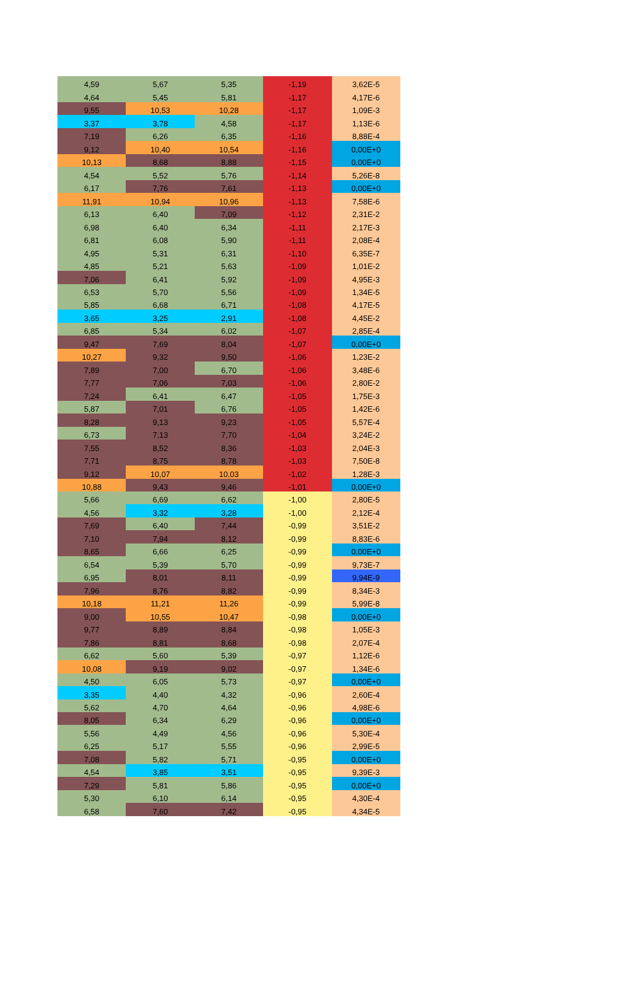| 4,59 | 5,67 | 5,35 | -1,19 | 3,62E-5 |
| 4,64 | 5,45 | 5,81 | -1,17 | 4,17E-6 |
| 9,55 | 10,53 | 10,28 | -1,17 | 1,09E-3 |
| 3,37 | 3,78 | 4,58 | -1,17 | 1,13E-6 |
| 7,19 | 6,26 | 6,35 | -1,16 | 8,88E-4 |
| 9,12 | 10,40 | 10,54 | -1,16 | 0,00E+0 |
| 10,13 | 8,68 | 8,88 | -1,15 | 0,00E+0 |
| 4,54 | 5,52 | 5,76 | -1,14 | 5,26E-8 |
| 6,17 | 7,76 | 7,61 | -1,13 | 0,00E+0 |
| 11,91 | 10,94 | 10,96 | -1,13 | 7,58E-6 |
| 6,13 | 6,40 | 7,09 | -1,12 | 2,31E-2 |
| 6,98 | 6,40 | 6,34 | -1,11 | 2,17E-3 |
| 6,81 | 6,08 | 5,90 | -1,11 | 2,08E-4 |
| 4,95 | 5,31 | 6,31 | -1,10 | 6,35E-7 |
| 4,85 | 5,21 | 5,63 | -1,09 | 1,01E-2 |
| 7,06 | 6,41 | 5,92 | -1,09 | 4,95E-3 |
| 6,53 | 5,70 | 5,56 | -1,09 | 1,34E-5 |
| 5,85 | 6,68 | 6,71 | -1,08 | 4,17E-5 |
| 3,65 | 3,25 | 2,91 | -1,08 | 4,45E-2 |
| 6,85 | 5,34 | 6,02 | -1,07 | 2,85E-4 |
| 9,47 | 7,69 | 8,04 | -1,07 | 0,00E+0 |
| 10,27 | 9,32 | 9,50 | -1,06 | 1,23E-2 |
| 7,89 | 7,00 | 6,70 | -1,06 | 3,48E-6 |
| 7,77 | 7,06 | 7,03 | -1,06 | 2,80E-2 |
| 7,24 | 6,41 | 6,47 | -1,05 | 1,75E-3 |
| 5,87 | 7,01 | 6,76 | -1,05 | 1,42E-6 |
| 8,28 | 9,13 | 9,23 | -1,05 | 5,57E-4 |
| 6,73 | 7,13 | 7,70 | -1,04 | 3,24E-2 |
| 7,55 | 8,52 | 8,36 | -1,03 | 2,04E-3 |
| 7,71 | 8,75 | 8,78 | -1,03 | 7,50E-8 |
| 9,12 | 10,07 | 10,03 | -1,02 | 1,28E-3 |
| 10,88 | 9,43 | 9,46 | -1,01 | 0,00E+0 |
| 5,66 | 6,69 | 6,62 | -1,00 | 2,80E-5 |
| 4,56 | 3,32 | 3,28 | -1,00 | 2,12E-4 |
| 7,69 | 6,40 | 7,44 | -0,99 | 3,51E-2 |
| 7,10 | 7,94 | 8,12 | -0,99 | 8,83E-6 |
| 8,65 | 6,66 | 6,25 | -0,99 | 0,00E+0 |
| 6,54 | 5,39 | 5,70 | -0,99 | 9,73E-7 |
| 6,95 | 8,01 | 8,11 | -0,99 | 9,94E-9 |
| 7,96 | 8,76 | 8,82 | -0,99 | 8,34E-3 |
| 10,18 | 11,21 | 11,26 | -0,99 | 5,99E-8 |
| 9,00 | 10,55 | 10,47 | -0,98 | 0,00E+0 |
| 9,77 | 8,89 | 8,84 | -0,98 | 1,05E-3 |
| 7,86 | 8,81 | 8,68 | -0,98 | 2,07E-4 |
| 6,62 | 5,60 | 5,39 | -0,97 | 1,12E-6 |
| 10,08 | 9,19 | 9,02 | -0,97 | 1,34E-6 |
| 4,50 | 6,05 | 5,73 | -0,97 | 0,00E+0 |
| 3,35 | 4,40 | 4,32 | -0,96 | 2,60E-4 |
| 5,62 | 4,70 | 4,64 | -0,96 | 4,98E-6 |
| 8,05 | 6,34 | 6,29 | -0,96 | 0,00E+0 |
| 5,56 | 4,49 | 4,56 | -0,96 | 5,30E-4 |
| 6,25 | 5,17 | 5,55 | -0,96 | 2,99E-5 |
| 7,08 | 5,82 | 5,71 | -0,95 | 0,00E+0 |
| 4,54 | 3,85 | 3,51 | -0,95 | 9,39E-3 |
| 7,29 | 5,81 | 5,86 | -0,95 | 0,00E+0 |
| 5,30 | 6,10 | 6,14 | -0,95 | 4,30E-4 |
| 6,58 | 7,60 | 7,42 | -0,95 | 4,34E-5 |